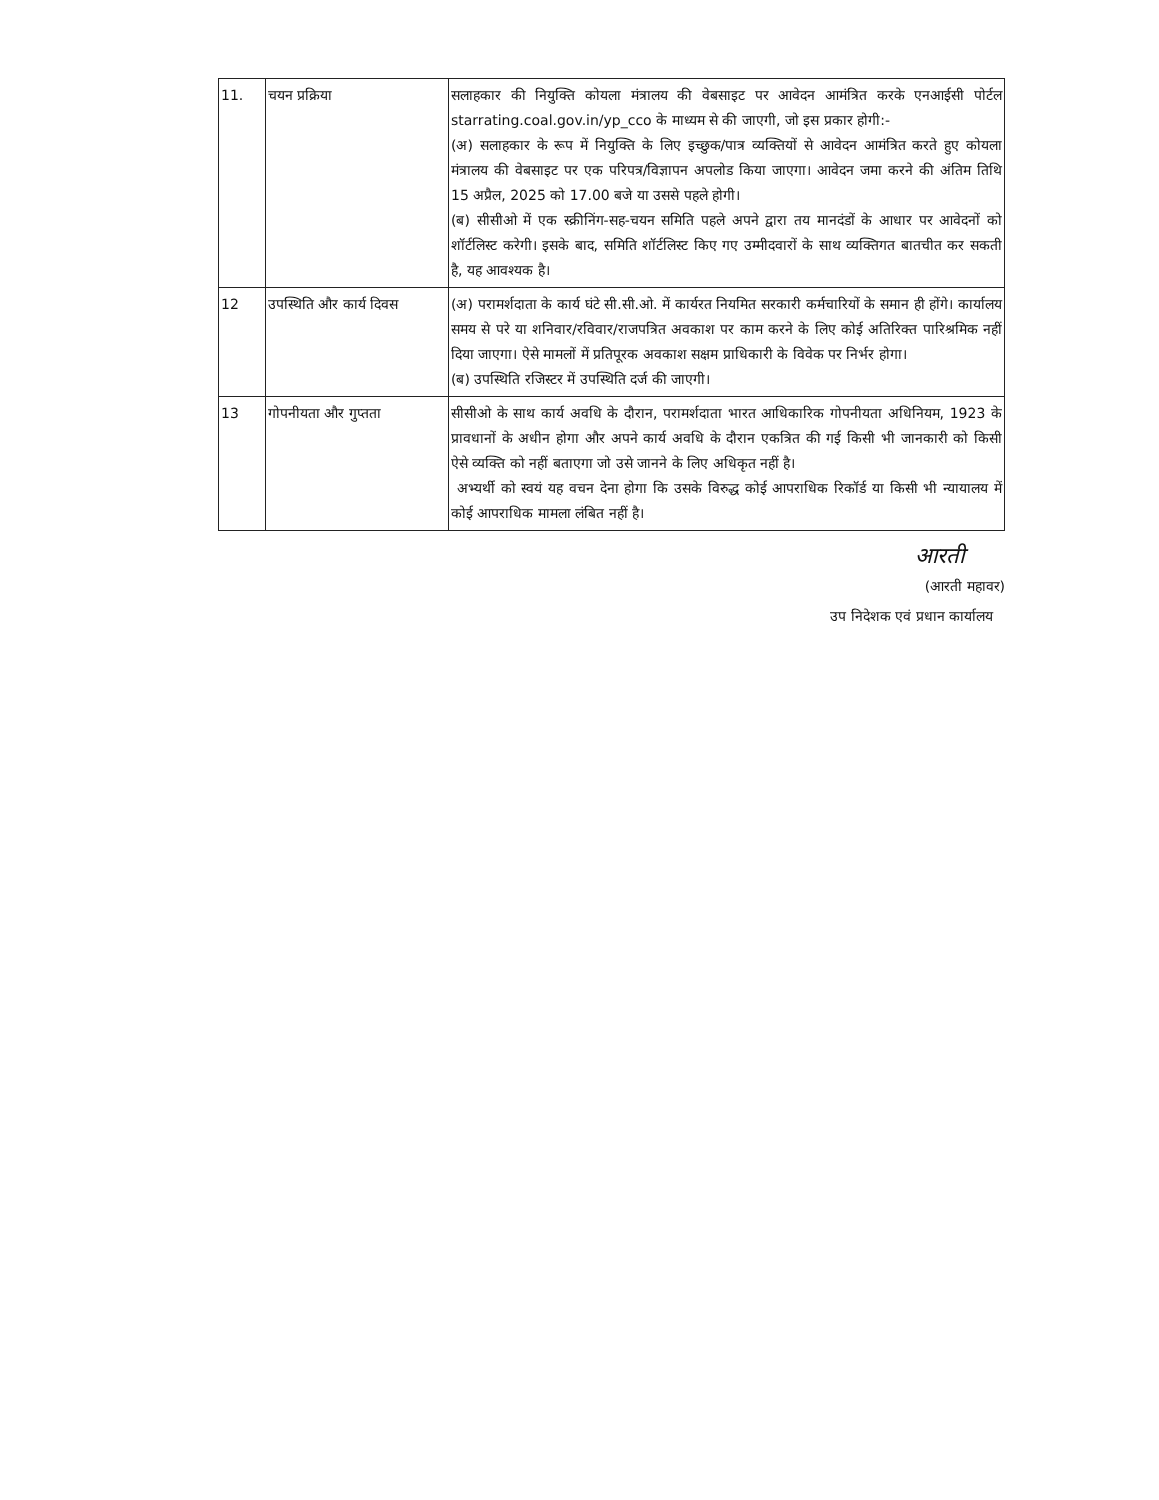| 11. | चयन प्रक्रिया | सलाहकार की नियुक्ति कोयला मंत्रालय की वेबसाइट पर आवेदन आमंत्रित करके एनआईसी पोर्टल starrating.coal.gov.in/yp_cco के माध्यम से की जाएगी, जो इस प्रकार होगी:- (अ) सलाहकार के रूप में नियुक्ति के लिए इच्छुक/पात्र व्यक्तियों से आवेदन आमंत्रित करते हुए कोयला मंत्रालय की वेबसाइट पर एक परिपत्र/विज्ञापन अपलोड किया जाएगा। आवेदन जमा करने की अंतिम तिथि 15 अप्रैल, 2025 को 17.00 बजे या उससे पहले होगी। (ब) सीसीओ में एक स्क्रीनिंग-सह-चयन समिति पहले अपने द्वारा तय मानदंडों के आधार पर आवेदनों को शॉर्टलिस्ट करेगी। इसके बाद, समिति शॉर्टलिस्ट किए गए उम्मीदवारों के साथ व्यक्तिगत बातचीत कर सकती है, यह आवश्यक है। |
| 12 | उपस्थिति और कार्य दिवस | (अ) परामर्शदाता के कार्य घंटे सी.सी.ओ. में कार्यरत नियमित सरकारी कर्मचारियों के समान ही होंगे। कार्यालय समय से परे या शनिवार/रविवार/राजपत्रित अवकाश पर काम करने के लिए कोई अतिरिक्त पारिश्रमिक नहीं दिया जाएगा। ऐसे मामलों में प्रतिपूरक अवकाश सक्षम प्राधिकारी के विवेक पर निर्भर होगा। (ब) उपस्थिति रजिस्टर में उपस्थिति दर्ज की जाएगी। |
| 13 | गोपनीयता और गुप्तता | सीसीओ के साथ कार्य अवधि के दौरान, परामर्शदाता भारत आधिकारिक गोपनीयता अधिनियम, 1923 के प्रावधानों के अधीन होगा और अपने कार्य अवधि के दौरान एकत्रित की गई किसी भी जानकारी को किसी ऐसे व्यक्ति को नहीं बताएगा जो उसे जानने के लिए अधिकृत नहीं है। अभ्यर्थी को स्वयं यह वचन देना होगा कि उसके विरुद्ध कोई आपराधिक रिकॉर्ड या किसी भी न्यायालय में कोई आपराधिक मामला लंबित नहीं है। |
आरती
(आरती महावर)
उप निदेशक एवं प्रधान कार्यालय